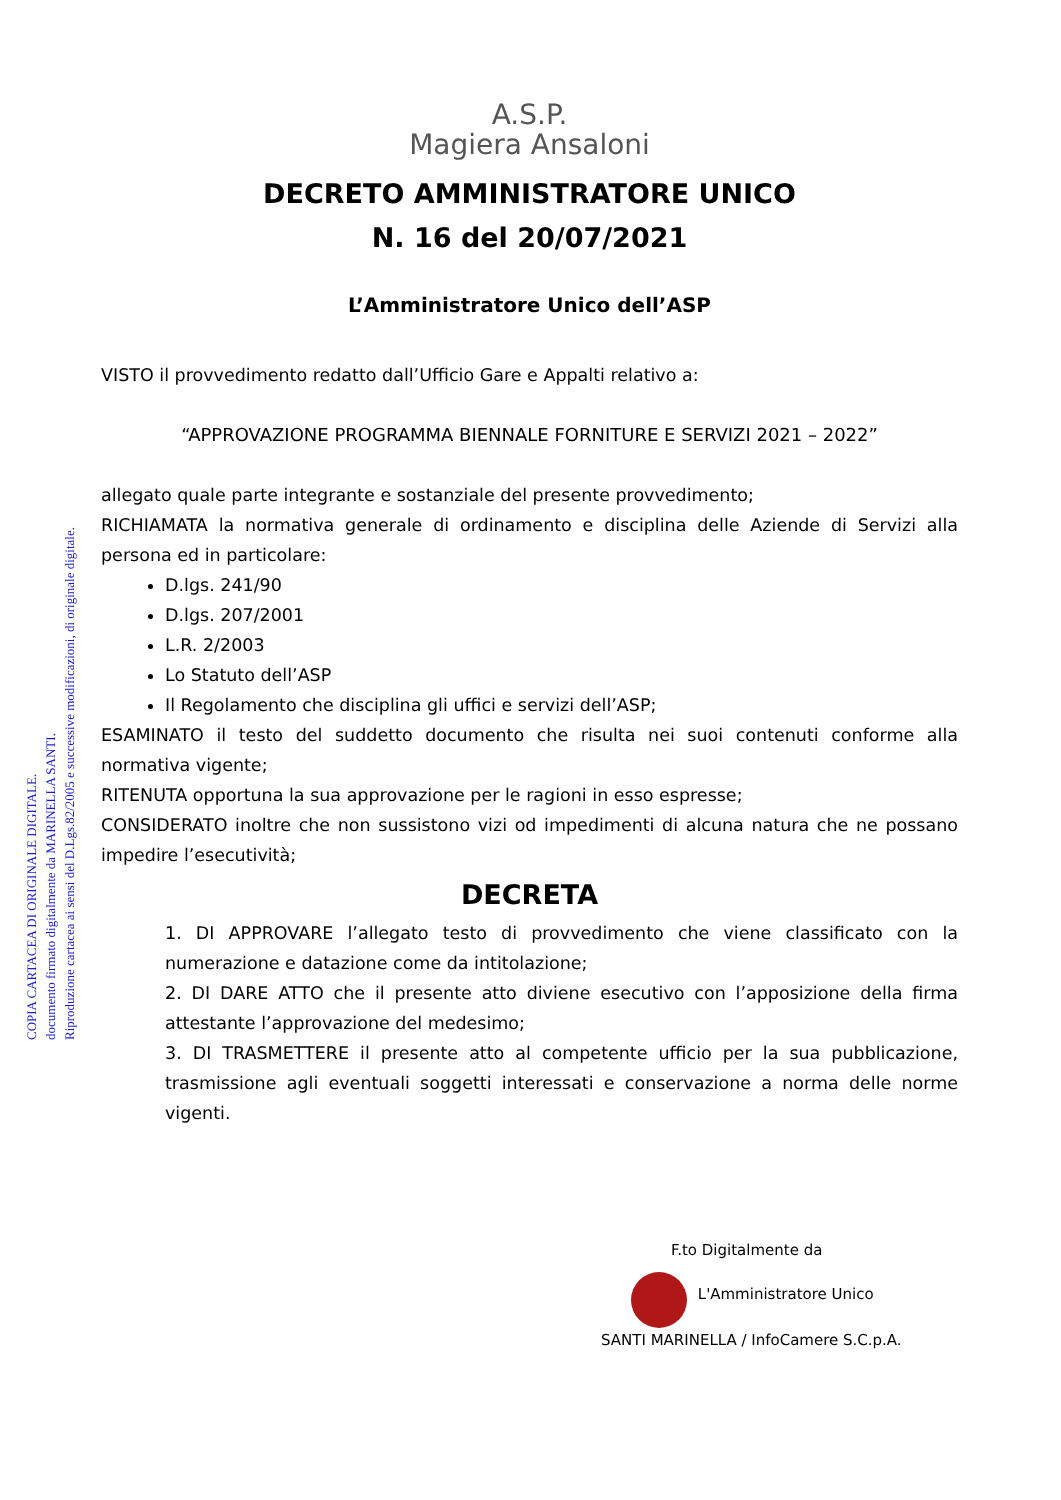COPIA CARTACEA DI ORIGINALE DIGITALE.
documento firmato digitalmente da MARINELLA SANTI.
Riproduzione cartacea ai sensi del D.Lgs.82/2005 e successive modificazioni, di originale digitale.
A.S.P.
Magiera Ansaloni
DECRETO AMMINISTRATORE UNICO
N. 16 del 20/07/2021
L’Amministratore Unico dell’ASP
VISTO il provvedimento redatto dall’Ufficio Gare e Appalti relativo a:
“APPROVAZIONE PROGRAMMA BIENNALE FORNITURE E SERVIZI 2021 – 2022”
allegato quale parte integrante e sostanziale del presente provvedimento;
RICHIAMATA la normativa generale di ordinamento e disciplina delle Aziende di Servizi alla persona ed in particolare:
D.lgs. 241/90
D.lgs. 207/2001
L.R. 2/2003
Lo Statuto dell’ASP
Il Regolamento che disciplina gli uffici e servizi dell’ASP;
ESAMINATO il testo del suddetto documento che risulta nei suoi contenuti conforme alla normativa vigente;
RITENUTA opportuna la sua approvazione per le ragioni in esso espresse;
CONSIDERATO inoltre che non sussistono vizi od impedimenti di alcuna natura che ne possano impedire l’esecutività;
DECRETA
1. DI APPROVARE l’allegato testo di provvedimento che viene classificato con la numerazione e datazione come da intitolazione;
2. DI DARE ATTO che il presente atto diviene esecutivo con l’apposizione della firma attestante l’approvazione del medesimo;
3. DI TRASMETTERE il presente atto al competente ufficio per la sua pubblicazione, trasmissione agli eventuali soggetti interessati e conservazione a norma delle norme vigenti.
F.to Digitalmente da
L'Amministratore Unico
SANTI MARINELLA / InfoCamere S.C.p.A.